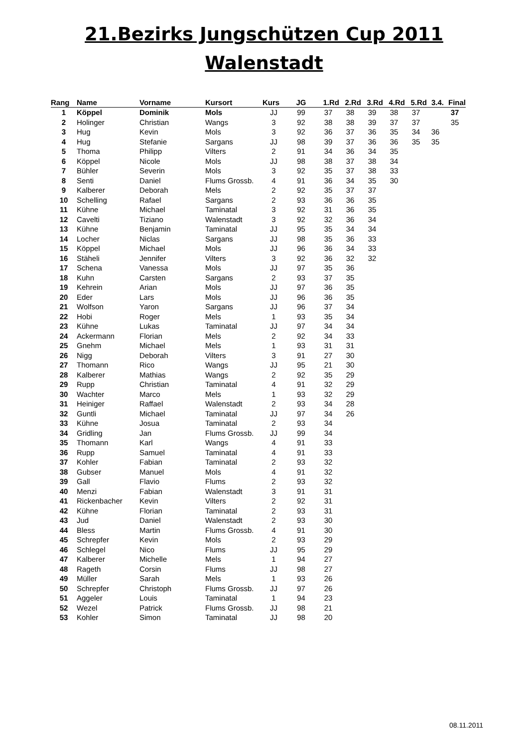21.Bezirks Jungschützen Cup 2011
Walenstadt
| Rang | Name | Vorname | Kursort | Kurs | JG | 1.Rd | 2.Rd | 3.Rd | 4.Rd | 5.Rd | 3.4. | Final |
| --- | --- | --- | --- | --- | --- | --- | --- | --- | --- | --- | --- | --- |
| 1 | Köppel | Dominik | Mols | JJ | 99 | 37 | 38 | 39 | 38 | 37 | | 37 |
| 2 | Holinger | Christian | Wangs | 3 | 92 | 38 | 38 | 39 | 37 | 37 | | 35 |
| 3 | Hug | Kevin | Mols | 3 | 92 | 36 | 37 | 36 | 35 | 34 | 36 | |
| 4 | Hug | Stefanie | Sargans | JJ | 98 | 39 | 37 | 36 | 36 | 35 | 35 | |
| 5 | Thoma | Philipp | Vilters | 2 | 91 | 34 | 36 | 34 | 35 | | | |
| 6 | Köppel | Nicole | Mols | JJ | 98 | 38 | 37 | 38 | 34 | | | |
| 7 | Bühler | Severin | Mols | 3 | 92 | 35 | 37 | 38 | 33 | | | |
| 8 | Senti | Daniel | Flums Grossb. | 4 | 91 | 36 | 34 | 35 | 30 | | | |
| 9 | Kalberer | Deborah | Mels | 2 | 92 | 35 | 37 | 37 | | | | |
| 10 | Schelling | Rafael | Sargans | 2 | 93 | 36 | 36 | 35 | | | | |
| 11 | Kühne | Michael | Taminatal | 3 | 92 | 31 | 36 | 35 | | | | |
| 12 | Cavelti | Tiziano | Walenstadt | 3 | 92 | 32 | 36 | 34 | | | | |
| 13 | Kühne | Benjamin | Taminatal | JJ | 95 | 35 | 34 | 34 | | | | |
| 14 | Locher | Niclas | Sargans | JJ | 98 | 35 | 36 | 33 | | | | |
| 15 | Köppel | Michael | Mols | JJ | 96 | 36 | 34 | 33 | | | | |
| 16 | Stäheli | Jennifer | Vilters | 3 | 92 | 36 | 32 | 32 | | | | |
| 17 | Schena | Vanessa | Mols | JJ | 97 | 35 | 36 | | | | | |
| 18 | Kuhn | Carsten | Sargans | 2 | 93 | 37 | 35 | | | | | |
| 19 | Kehrein | Arian | Mols | JJ | 97 | 36 | 35 | | | | | |
| 20 | Eder | Lars | Mols | JJ | 96 | 36 | 35 | | | | | |
| 21 | Wolfson | Yaron | Sargans | JJ | 96 | 37 | 34 | | | | | |
| 22 | Hobi | Roger | Mels | 1 | 93 | 35 | 34 | | | | | |
| 23 | Kühne | Lukas | Taminatal | JJ | 97 | 34 | 34 | | | | | |
| 24 | Ackermann | Florian | Mels | 2 | 92 | 34 | 33 | | | | | |
| 25 | Gnehm | Michael | Mels | 1 | 93 | 31 | 31 | | | | | |
| 26 | Nigg | Deborah | Vilters | 3 | 91 | 27 | 30 | | | | | |
| 27 | Thomann | Rico | Wangs | JJ | 95 | 21 | 30 | | | | | |
| 28 | Kalberer | Mathias | Wangs | 2 | 92 | 35 | 29 | | | | | |
| 29 | Rupp | Christian | Taminatal | 4 | 91 | 32 | 29 | | | | | |
| 30 | Wachter | Marco | Mels | 1 | 93 | 32 | 29 | | | | | |
| 31 | Heiniger | Raffael | Walenstadt | 2 | 93 | 34 | 28 | | | | | |
| 32 | Guntli | Michael | Taminatal | JJ | 97 | 34 | 26 | | | | | |
| 33 | Kühne | Josua | Taminatal | 2 | 93 | 34 | | | | | | |
| 34 | Gridling | Jan | Flums Grossb. | JJ | 99 | 34 | | | | | | |
| 35 | Thomann | Karl | Wangs | 4 | 91 | 33 | | | | | | |
| 36 | Rupp | Samuel | Taminatal | 4 | 91 | 33 | | | | | | |
| 37 | Kohler | Fabian | Taminatal | 2 | 93 | 32 | | | | | | |
| 38 | Gubser | Manuel | Mols | 4 | 91 | 32 | | | | | | |
| 39 | Gall | Flavio | Flums | 2 | 93 | 32 | | | | | | |
| 40 | Menzi | Fabian | Walenstadt | 3 | 91 | 31 | | | | | | |
| 41 | Rickenbacher | Kevin | Vilters | 2 | 92 | 31 | | | | | | |
| 42 | Kühne | Florian | Taminatal | 2 | 93 | 31 | | | | | | |
| 43 | Jud | Daniel | Walenstadt | 2 | 93 | 30 | | | | | | |
| 44 | Bless | Martin | Flums Grossb. | 4 | 91 | 30 | | | | | | |
| 45 | Schrepfer | Kevin | Mols | 2 | 93 | 29 | | | | | | |
| 46 | Schlegel | Nico | Flums | JJ | 95 | 29 | | | | | | |
| 47 | Kalberer | Michelle | Mels | 1 | 94 | 27 | | | | | | |
| 48 | Rageth | Corsin | Flums | JJ | 98 | 27 | | | | | | |
| 49 | Müller | Sarah | Mels | 1 | 93 | 26 | | | | | | |
| 50 | Schrepfer | Christoph | Flums Grossb. | JJ | 97 | 26 | | | | | | |
| 51 | Aggeler | Louis | Taminatal | 1 | 94 | 23 | | | | | | |
| 52 | Wezel | Patrick | Flums Grossb. | JJ | 98 | 21 | | | | | | |
| 53 | Kohler | Simon | Taminatal | JJ | 98 | 20 | | | | | | |
08.11.2011